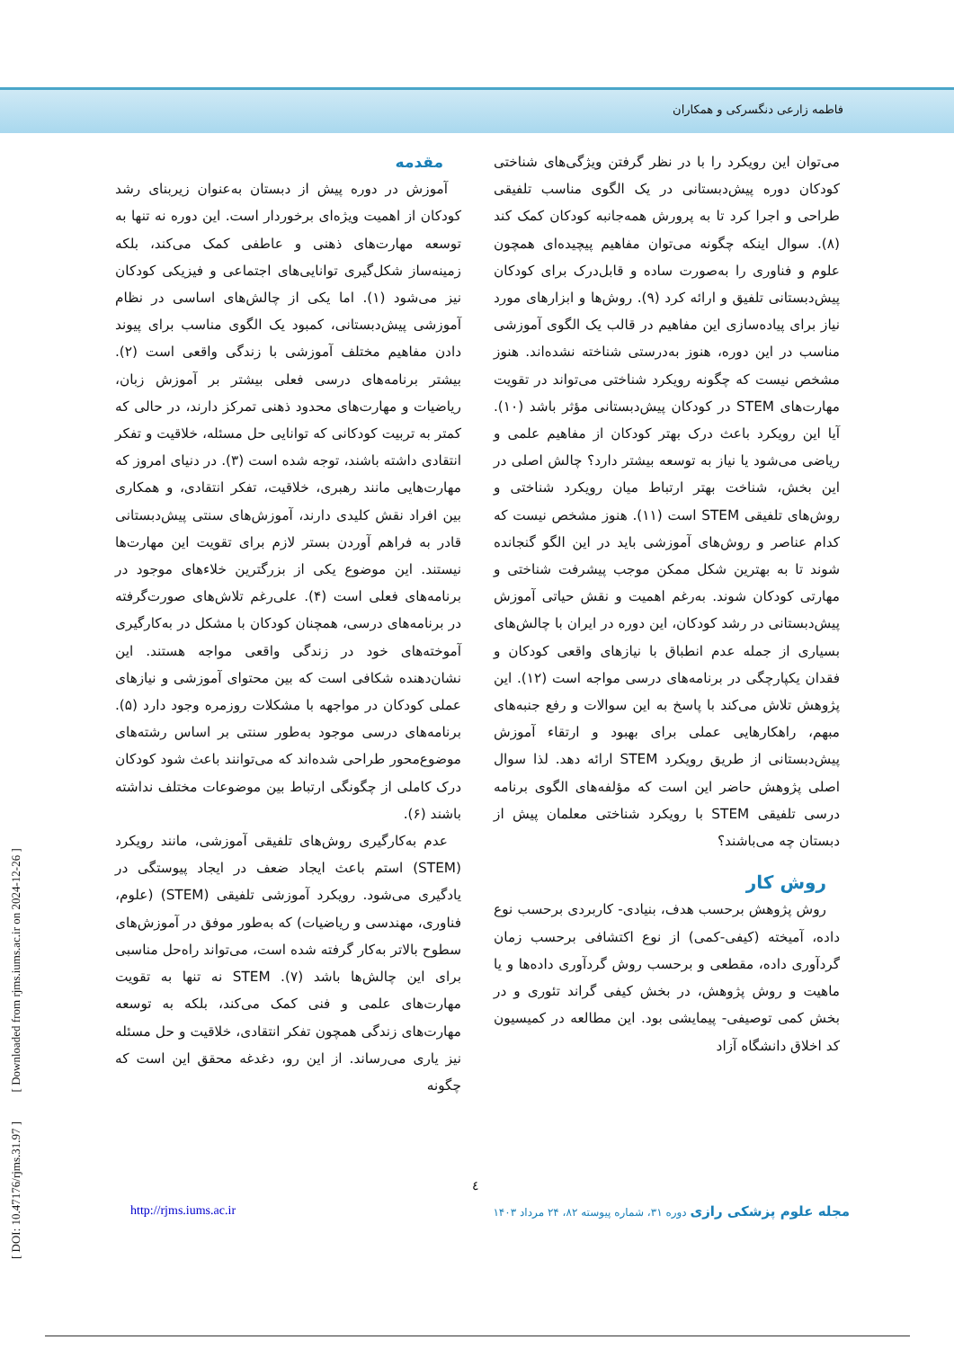فاطمه زارعی دنگسرکی و همکاران
مقدمه
آموزش در دوره پیش از دبستان به‌عنوان زیربنای رشد کودکان از اهمیت ویژه‌ای برخوردار است. این دوره نه تنها به توسعه مهارت‌های ذهنی و عاطفی کمک می‌کند، بلکه زمینه‌ساز شکل‌گیری توانایی‌های اجتماعی و فیزیکی کودکان نیز می‌شود (۱). اما یکی از چالش‌های اساسی در نظام آموزشی پیش‌دبستانی، کمبود یک الگوی مناسب برای پیوند دادن مفاهیم مختلف آموزشی با زندگی واقعی است (۲). بیشتر برنامه‌های درسی فعلی بیشتر بر آموزش زبان، ریاضیات و مهارت‌های محدود ذهنی تمرکز دارند، در حالی که کمتر به تربیت کودکانی که توانایی حل مسئله، خلاقیت و تفکر انتقادی داشته باشند، توجه شده است (۳). در دنیای امروز که مهارت‌هایی مانند رهبری، خلاقیت، تفکر انتقادی، و همکاری بین افراد نقش کلیدی دارند، آموزش‌های سنتی پیش‌دبستانی قادر به فراهم آوردن بستر لازم برای تقویت این مهارت‌ها نیستند. این موضوع یکی از بزرگترین خلاءهای موجود در برنامه‌های فعلی است (۴). علی‌رغم تلاش‌های صورت‌گرفته در برنامه‌های درسی، همچنان کودکان با مشکل در به‌کارگیری آموخته‌های خود در زندگی واقعی مواجه هستند. این نشان‌دهنده شکافی است که بین محتوای آموزشی و نیازهای عملی کودکان در مواجهه با مشکلات روزمره وجود دارد (۵). برنامه‌های درسی موجود به‌طور سنتی بر اساس رشته‌های موضوع‌محور طراحی شده‌اند که می‌توانند باعث شود کودکان درک کاملی از چگونگی ارتباط بین موضوعات مختلف نداشته باشند (۶).
عدم به‌کارگیری روش‌های تلفیقی آموزشی، مانند رویکرد (STEM) استم باعث ایجاد ضعف در ایجاد پیوستگی در یادگیری می‌شود. رویکرد آموزشی تلفیقی (STEM) (علوم، فناوری، مهندسی و ریاضیات) که به‌طور موفق در آموزش‌های سطوح بالاتر به‌کار گرفته شده است، می‌تواند راه‌حل مناسبی برای این چالش‌ها باشد (۷). STEM نه تنها به تقویت مهارت‌های علمی و فنی کمک می‌کند، بلکه به توسعه مهارت‌های زندگی همچون تفکر انتقادی، خلاقیت و حل مسئله نیز یاری می‌رساند. از این رو، دغدغه محقق این است که چگونه
می‌توان این رویکرد را با در نظر گرفتن ویژگی‌های شناختی کودکان دوره پیش‌دبستانی در یک الگوی مناسب تلفیقی طراحی و اجرا کرد تا به پرورش همه‌جانبه کودکان کمک کند (۸). سوال اینکه چگونه می‌توان مفاهیم پیچیده‌ای همچون علوم و فناوری را به‌صورت ساده و قابل‌درک برای کودکان پیش‌دبستانی تلفیق و ارائه کرد (۹). روش‌ها و ابزارهای مورد نیاز برای پیاده‌سازی این مفاهیم در قالب یک الگوی آموزشی مناسب در این دوره، هنوز به‌درستی شناخته نشده‌اند. هنوز مشخص نیست که چگونه رویکرد شناختی می‌تواند در تقویت مهارت‌های STEM در کودکان پیش‌دبستانی مؤثر باشد (۱۰). آیا این رویکرد باعث درک بهتر کودکان از مفاهیم علمی و ریاضی می‌شود یا نیاز به توسعه بیشتر دارد؟ چالش اصلی در این بخش، شناخت بهتر ارتباط میان رویکرد شناختی و روش‌های تلفیقی STEM است (۱۱). هنوز مشخص نیست که کدام عناصر و روش‌های آموزشی باید در این الگو گنجانده شوند تا به بهترین شکل ممکن موجب پیشرفت شناختی و مهارتی کودکان شوند. به‌رغم اهمیت و نقش حیاتی آموزش پیش‌دبستانی در رشد کودکان، این دوره در ایران با چالش‌های بسیاری از جمله عدم انطباق با نیازهای واقعی کودکان و فقدان یکپارچگی در برنامه‌های درسی مواجه است (۱۲). این پژوهش تلاش می‌کند با پاسخ به این سوالات و رفع جنبه‌های مبهم، راهکارهایی عملی برای بهبود و ارتقاء آموزش پیش‌دبستانی از طریق رویکرد STEM ارائه دهد. لذا سوال اصلی پژوهش حاضر این است که مؤلفه‌های الگوی برنامه درسی تلفیقی STEM با رویکرد شناختی معلمان پیش از دبستان چه می‌باشند؟
روش کار
روش پژوهش برحسب هدف، بنیادی- کاربردی برحسب نوع داده، آمیخته (کیفی-کمی) از نوع اکتشافی برحسب زمان گردآوری داده، مقطعی و برحسب روش گردآوری داده‌ها و یا ماهیت و روش پژوهش، در بخش کیفی گراند تئوری و در بخش کمی توصیفی- پیمایشی بود. این مطالعه در کمیسیون کد اخلاق دانشگاه آزاد
[ DOI: 10.47176/rjms.31.97 ] [ Downloaded from rjms.iums.ac.ir on 2024-12-26 ]
٤
http://rjms.iums.ac.ir مجله علوم پزشکی رازی دوره ۳۱، شماره پیوسته ۸۲، ۲۴ مرداد ۱۴۰۳